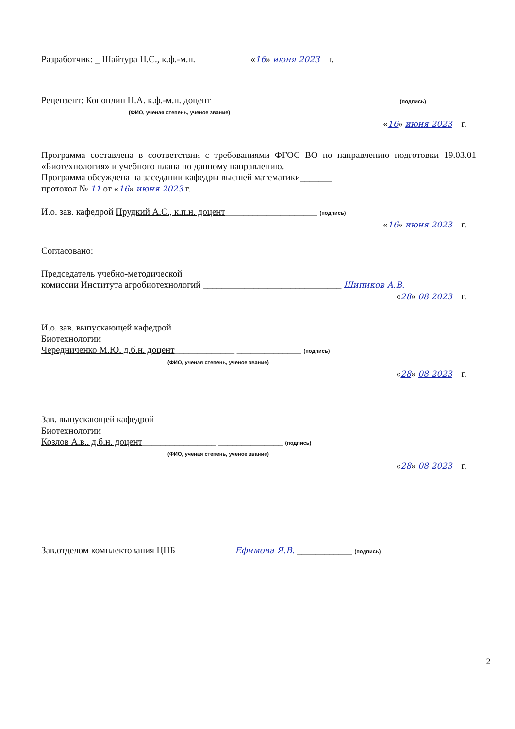Разработчик: _ Шайтура Н.С., к.ф.-м.н. «16» июня 2023 г.
Рецензент: Коноплин Н.А. к.ф.-м.н. доцент ________________________________________ (подпись)
(ФИО, ученая степень, ученое звание)
«16» июня 2023 г.
Программа составлена в соответствии с требованиями ФГОС ВО по направлению подготовки 19.03.01 «Биотехнология» и учебного плана по данному направлению.
Программа обсуждена на заседании кафедры высшей математики_______
протокол № 11 от «16» июня 2023 г.
И.о. зав. кафедрой Прудкий А.С., к.п.н. доцент____________________ (подпись)
«16» июня 2023 г.
Согласовано:
Председатель учебно-методической
комиссии Института агробиотехнологий ______________________________ Шипиков А.В.
«28» 08 2023 г.
И.о. зав. выпускающей кафедрой
Биотехнологии
Чередниченко М.Ю. д.б.н. доцент_____________ ______________ (подпись)
(ФИО, ученая степень, ученое звание)
«28» 08 2023 г.
Зав. выпускающей кафедрой
Биотехнологии
Козлов А.в.. д.б.н. доцент________________ ______________ (подпись)
(ФИО, ученая степень, ученое звание)
«28» 08 2023 г.
Зав.отделом комплектования ЦНБ Ефимова Я.В. ____________ (подпись)
2